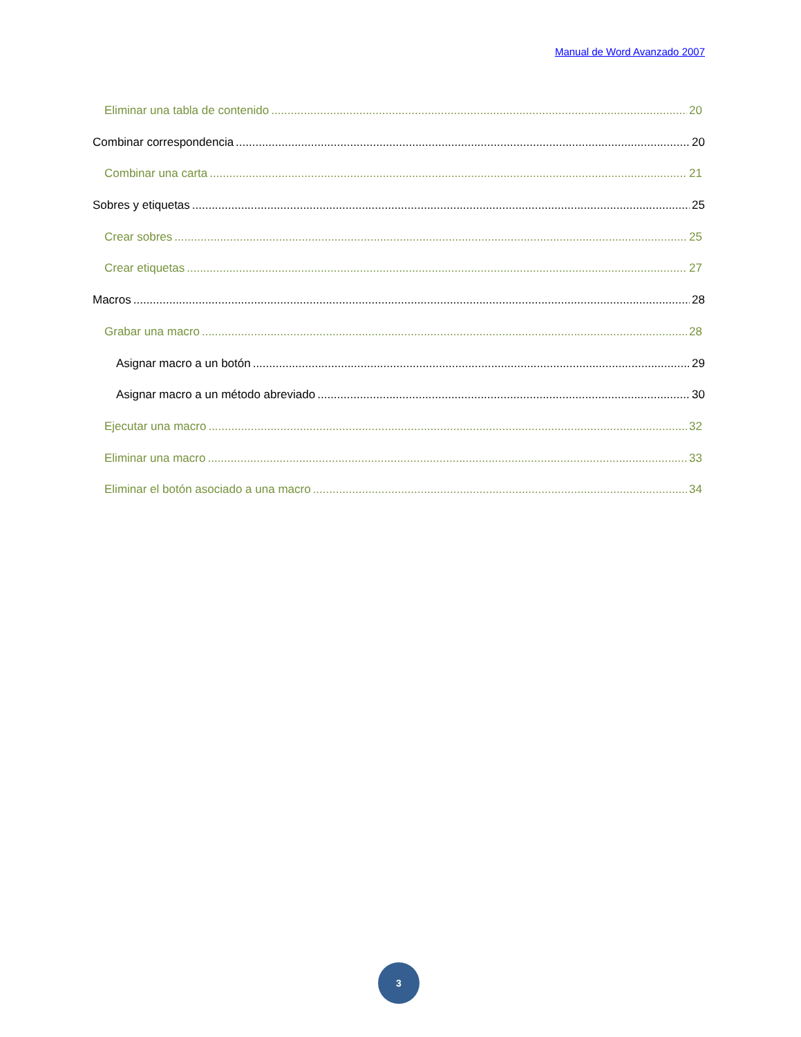Manual de Word Avanzado 2007
Eliminar una tabla de contenido 20
Combinar correspondencia 20
Combinar una carta 21
Sobres y etiquetas 25
Crear sobres 25
Crear etiquetas 27
Macros 28
Grabar una macro 28
Asignar macro a un botón 29
Asignar macro a un método abreviado 30
Ejecutar una macro 32
Eliminar una macro 33
Eliminar el botón asociado a una macro 34
3